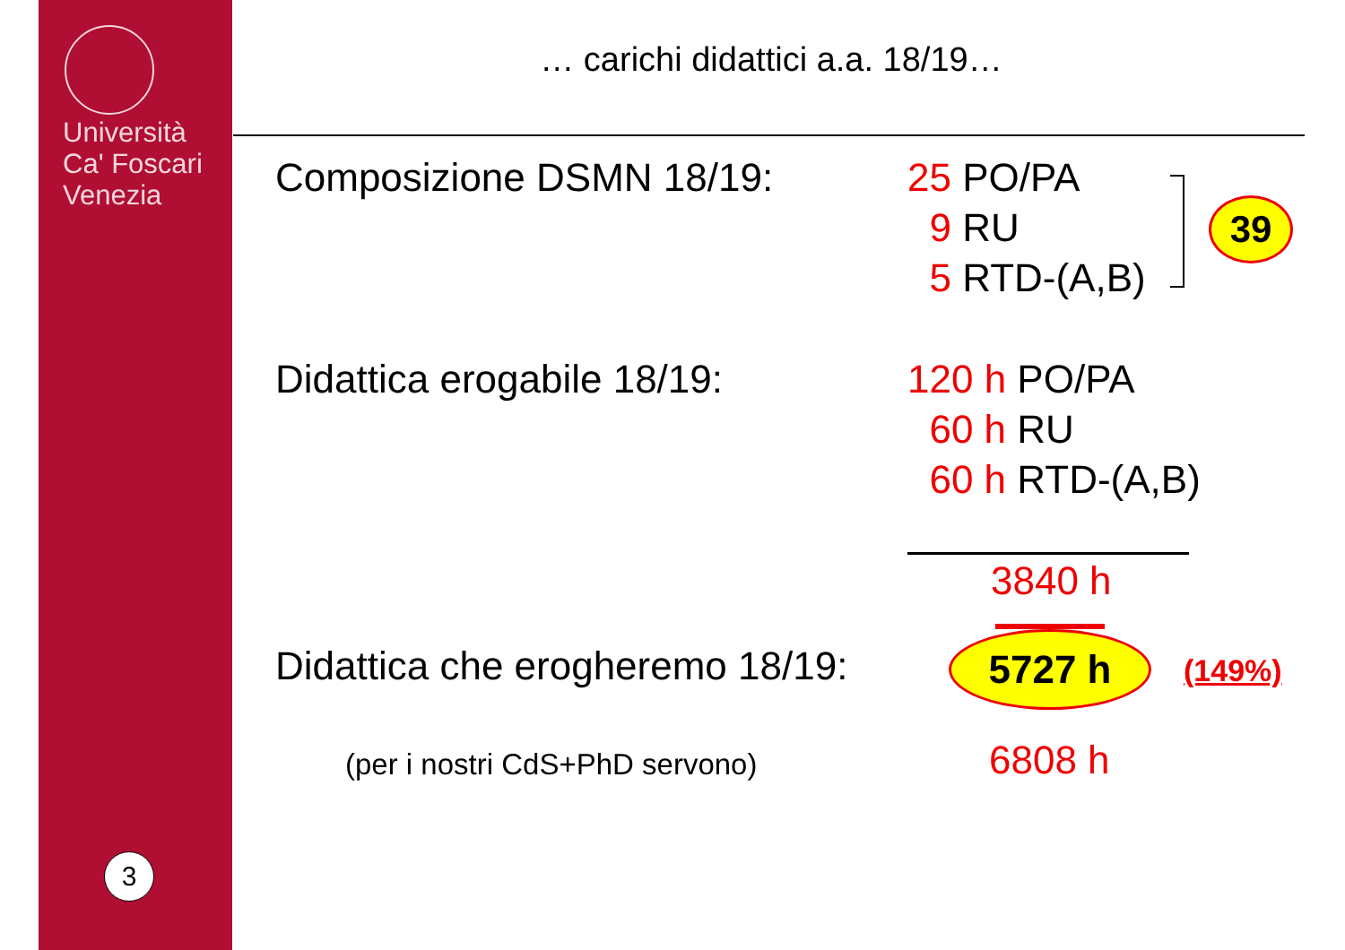Università
Ca' Foscari
Venezia
3
… carichi didattici a.a. 18/19…
Composizione DSMN 18/19:
25 PO/PA
9 RU
5 RTD-(A,B)
39
Didattica erogabile 18/19:
120 h PO/PA
60 h RU
60 h RTD-(A,B)
3840 h
Didattica che erogheremo 18/19:
5727 h (149%)
(per i nostri CdS+PhD servono) 6808 h